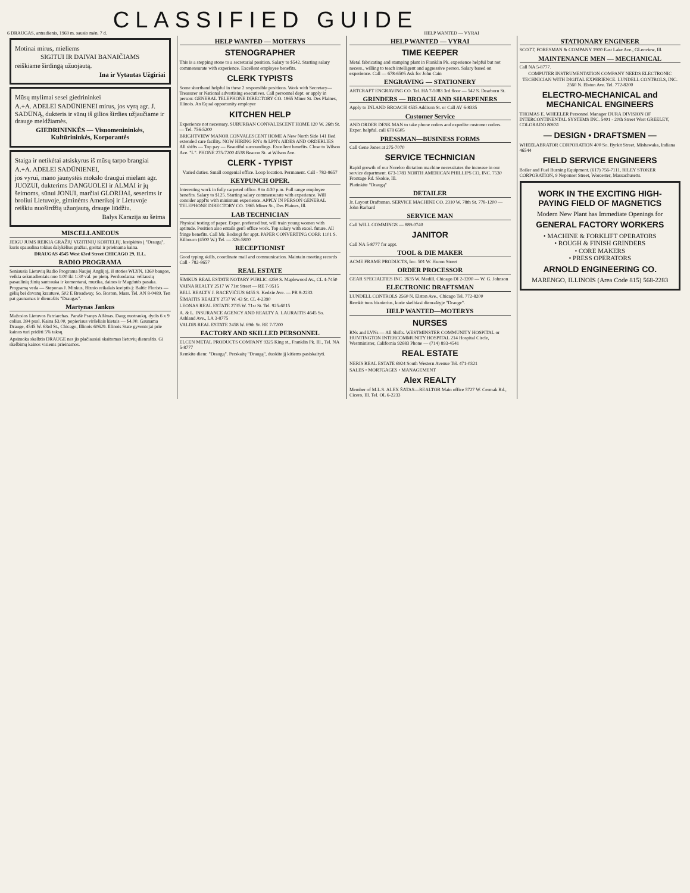6 DRAUGAS, antradienis, 1969 m. sausio mėn. 7 d.
CLASSIFIED GUIDE
HELP WANTED — VYRAI
Motinai mirus, mieliems
SIGITUI IR DAIVAI BANAIČIAMS
reiškiame širdingą užuojautą.
Ina ir Vytautas Užgiriai
Mūsų mylimai sesei giedrininkei
A.+A. ADELEI SADŪNIENEI mirus, jos vyrą agr. J. SADŪNĄ, dukteris ir sūnų iš gilios širdies užjaučiame ir drauge meldžiamės.
GIEDRININKĖS — Visuomenininkės, Kultūrininkės, Korporantės
Staiga ir netikėtai atsiskyrus iš mūsų tarpo brangiai
A.+A. ADELEI SADŪNIENEI,
jos vyrui, mano jaunystės mokslo draugui mielam agr. JUOZUI, dukterims DANGUOLEI ir ALMAI ir jų šeimoms, sūnui JONUI, marčiai GLORIJAI, seserims ir broliui Lietuvoje, giminėms Amerikoj ir Lietuvoje reiškiu nuoširdžią užuojautą, drauge liūdžiu.
Balys Karazija su šeima
MISCELLANEOUS
JEIGU JUMS REIKIA GRAŽIŲ VIZITINIŲ KORTELIŲ, kreipkitės į "Draugą", kuris spausdina tokius dalykėlius gražiai, greitai ir prieinama kaina.
DRAUGAS 4545 West 63rd Street CHICAGO 29, ILL.
RADIO PROGRAMA
Seniausia Lietuvių Radio Programa Naujoj Anglijoj, iš stoties WLYN, 1360 bangos, veikia sekmadieniais nuo 1:00 iki 1:30 val. po pietų. Perduodama: vėliausių pasaulinių žinių santrauka ir komentarai, muzika, dainos ir Magdutės pasaka. Programą veda — Steponas J. Minkus, Biznio reikalais kreiptis į: Baltic Florists — gėlių bei dovanų krautuvė, 502 E Broadway, So. Boston, Mass. Tel. AN 8-0489. Ten pat gaunamas ir dienraštis "Draugas".
Martynas Jankus
Mažosios Lietuvos Patriarchas. Parašė Pranys Alšėnas. Daug nuotraukų, dydis 6 x 9 colius. 394 pusl. Kaina $3.00, popieriaus viršeliais kietais — $4.00. Gaunama Drauge, 4545 W. 63rd St., Chicago, Illinois 60629. Illinois State gyventojai prie kainos turi pridėti 5% taksų.
Apsimoka skelbtis DRAUGE nes jis plačiausiai skaitomas lietuvių dienraštis. Gi skelbimų kainos visiems prieinamos.
HELP WANTED — MOTERYS
STENOGRAPHER
This is a stepping stone to a secretarial position. Salary to $542. Starting salary commensurate with experience. Excellent employee benefits.
CLERK TYPISTS
Some shorthand helpful in these 2 responsible positions. Work with Secretary—Treasurer or National advertising executives. Call personnel dept. or apply in person: GENERAL TELEPHONE DIRECTORY CO. 1865 Miner St. Des Plaines, Illinois. An Equal opportunity employer
KITCHEN HELP
Experience not necessary. SUBURBAN CONVALESCENT HOME 120 W. 26th St. — Tel. 756-5200
BRIGHTVIEW MANOR CONVALESCENT HOME A New North Side 141 Bed extended care facility. NOW HIRING RN's & LPN's AIDES AND ORDERLIES All shifts — Top pay — Beautiful surroundings. Excellent benefits. Close to Wilson Ave. "L". PHONE 275-7200 4538 Beacon St. at Wilson Ave.
CLERK - TYPIST
Varied duties. Small congenial office. Loop location. Permanent. Call - 782-8657
KEYPUNCH OPER.
Interesting work in fully carpeted office. 8 to 4:30 p.m. Full range employee benefits. Salary to $125. Starting salary commensurate with experience. Will consider appl'ts with minimum experience. APPLY IN PERSON GENERAL TELEPHONE DIRECTORY CO. 1865 Miner St., Des Plaines, Ill.
LAB TECHNICIAN
Physical testing of paper. Exper. preferred but, will train young women with aptitude. Position also entails gen'l office work. Top salary with excel. future. All fringe benefits. Call Mr. Bodrogi for appt. PAPER CONVERTING CORP. 1101 S. Kilbourn (4500 W.) Tel. — 326-5800
RECEPTIONIST
Good typing skills, coordinate mail and communication. Maintain meeting records Call - 782-8657
REAL ESTATE
ŠIMKUS REAL ESTATE NOTARY PUBLIC 4259 S. Maplewood Av., CL 4-7450
VAINA REALTY 2517 W 71st Street — RE 7-9515
BELL REALTY J. BACEVIČIUS 6455 S. Kedzie Ave. — PR 8-2233
ŠIMAITIS REALTY 2737 W. 43 St. CL 4-2390
LEONAS REAL ESTATE 2735 W. 71st St. Tel. 925-6015
A. & L. INSURANCE AGENCY AND REALTY A. LAURAITIS 4645 So. Ashland Ave., LA 3-8775
VALDIS REAL ESTATE 2458 W. 69th St. RE 7-7200
FACTORY AND SKILLED PERSONNEL
ELCEN METAL PRODUCTS COMPANY 9325 King st., Franklin Pk. Ill., Tel. NA 5-8777
Remkite dienr. "Draugą". Perskaitę "Draugą", duokite jį kitiems pasiskaityti.
HELP WANTED — VYRAI
TIME KEEPER
Metal fabricating and stamping plant in Franklin Pk. experience helpful but not necess., willing to teach intelligent and aggressive person. Salary based on experience. Call — 678-6505 Ask for John Cain
ENGRAVING — STATIONERY
ARTCRAFT ENGRAVING CO. Tel. HA 7-5083 3rd floor — 542 S. Dearborn St.
GRINDERS — BROACH AND SHARPENERS
Apply to INLAND BROACH 4535 Addison St. or Call AV 6-8335
Customer Service
AND ORDER DESK MAN to take phone orders and expedite customer orders. Exper. helpful. call 678 6505
PRESSMAN—BUSINESS FORMS
Call Gene Jones at 275-7070
SERVICE TECHNICIAN
Rapid growth of our Norelco dictation machine necessitates the increase in our service department. 673-1783 NORTH AMERICAN PHILLIPS CO, INC. 7530 Frontage Rd. Skokie, Ill.
Platinkite "Draugą"
DETAILER
Jr. Layout Draftsman. SERVICE MACHINE CO. 2310 W. 78th St. 778-1200 — John Barhard
SERVICE MAN
Call WILL COMMINGS — 889-0740
JANITOR
Call NA 5-8777 for appt.
TOOL & DIE MAKER
ACME FRAME PRODUCTS, Inc. 501 W. Huron Street
ORDER PROCESSOR
GEAR SPECIALTIES INC. 2635 W. Medill, Chicago DI 2-3200 — W. G. Johnson
ELECTRONIC DRAFTSMAN
LUNDELL CONTROLS 2560 N. Elston Ave., Chicago Tel. 772-8200
Remkit tuos biznierius, kurie skelbiasi dienraštyje "Drauge".
HELP WANTED—MOTERYS
NURSES
RNs and LVNs — All Shifts. WESTMINSTER COMMUNITY HOSPITAL or HUNTINGTON INTERCOMMUNITY HOSPITAL 214 Hospital Circle, Westminister, California 92683 Phone — (714) 893-4541
REAL ESTATE
NERIS REAL ESTATE 6924 South Western Avenue Tel. 471-0321
SALES • MORTGAGES • MANAGEMENT
Alex REALTY
Member of M.L.S. ALEX ŠATAS—REALTOR Main office 5727 W. Cermak Rd., Cicero, Ill. Tel. OL 6-2233
STATIONARY ENGINEER
SCOTT, FORESMAN & COMPANY 1900 East Lake Ave., GLenview, Ill.
MAINTENANCE MEN — MECHANICAL
Call NA 5-8777.
COMPUTER INSTRUMENTATION COMPANY NEEDS ELECTRONIC TECHNICIAN WITH DIGITAL EXPERIENCE. LUNDELL CONTROLS, INC. 2560 N. Elston Ave. Tel. 772-8200
ELECTRO-MECHANICAL and MECHANICAL ENGINEERS
THOMAS E. WHEELER Personnel Manager DURA DIVISION OF INTERCONTINENTAL SYSTEMS INC. 5401 - 20th Street West GREELEY, COLORADO 80631
— DESIGN • DRAFTSMEN —
WHEELABRATOR CORPORATION 400 So. Byrkit Street, Mishawaka, Indiana 46544
FIELD SERVICE ENGINEERS
Boiler and Fuel Burning Equipment. (617) 756-7111, RILEY STOKER CORPORATION, 9 Neponset Street, Worcester, Massachusetts.
WORK IN THE EXCITING HIGH-PAYING FIELD OF MAGNETICS
Modern New Plant has Immediate Openings for
GENERAL FACTORY WORKERS
• MACHINE & FORKLIFT OPERATORS
• ROUGH & FINISH GRINDERS
• CORE MAKERS
• PRESS OPERATORS
ARNOLD ENGINEERING CO.
MARENGO, ILLINOIS (Area Code 815) 568-2283